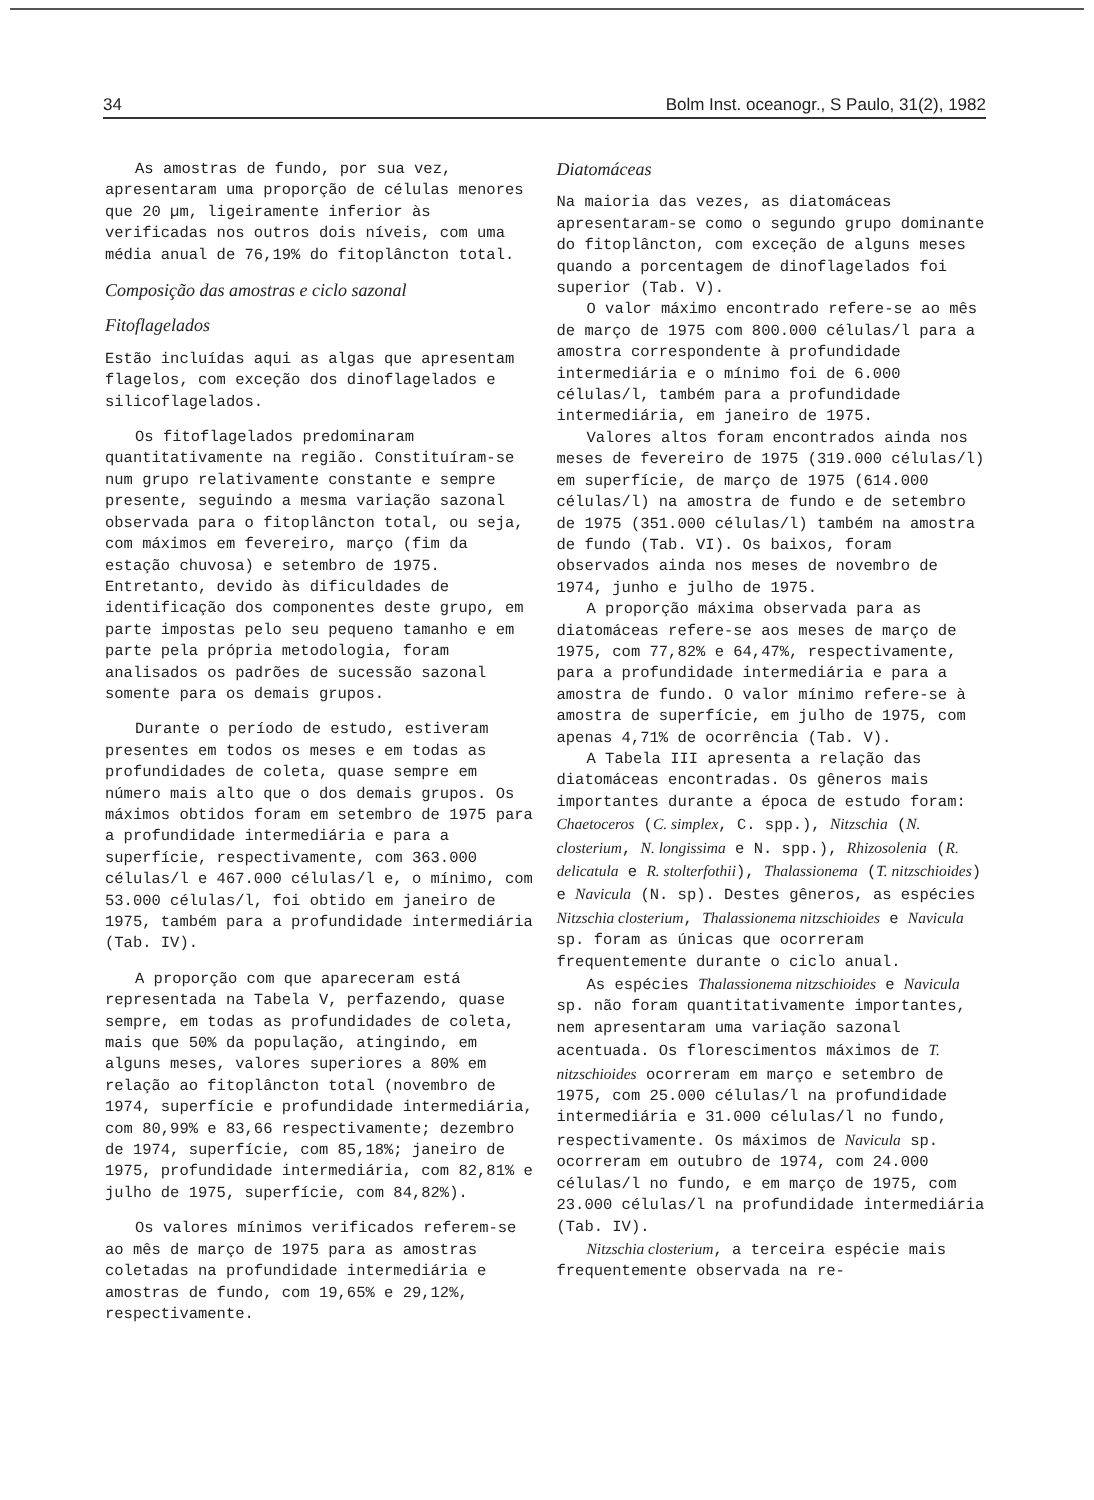34 Bolm Inst. oceanogr., S Paulo, 31(2), 1982
As amostras de fundo, por sua vez, apresentaram uma proporção de células menores que 20 µm, ligeiramente inferior às verificadas nos outros dois níveis, com uma média anual de 76,19% do fitoplâncton total.
Composição das amostras e ciclo sazonal
Fitoflagelados
Estão incluídas aqui as algas que apresentam flagelos, com exceção dos dinoflagelados e silicoflagelados.
Os fitoflagelados predominaram quantitativamente na região. Constituíram-se num grupo relativamente constante e sempre presente, seguindo a mesma variação sazonal observada para o fitoplâncton total, ou seja, com máximos em fevereiro, março (fim da estação chuvosa) e setembro de 1975. Entretanto, devido às dificuldades de identificação dos componentes deste grupo, em parte impostas pelo seu pequeno tamanho e em parte pela própria metodologia, foram analisados os padrões de sucessão sazonal somente para os demais grupos.
Durante o período de estudo, estiveram presentes em todos os meses e em todas as profundidades de coleta, quase sempre em número mais alto que o dos demais grupos. Os máximos obtidos foram em setembro de 1975 para a profundidade intermediária e para a superfície, respectivamente, com 363.000 células/l e 467.000 células/l e, o mínimo, com 53.000 células/l, foi obtido em janeiro de 1975, também para a profundidade intermediária (Tab. IV).
A proporção com que apareceram está representada na Tabela V, perfazendo, quase sempre, em todas as profundidades de coleta, mais que 50% da população, atingindo, em alguns meses, valores superiores a 80% em relação ao fitoplâncton total (novembro de 1974, superfície e profundidade intermediária, com 80,99% e 83,66 respectivamente; dezembro de 1974, superfície, com 85,18%; janeiro de 1975, profundidade intermediária, com 82,81% e julho de 1975, superfície, com 84,82%).
Os valores mínimos verificados referem-se ao mês de março de 1975 para as amostras coletadas na profundidade intermediária e amostras de fundo, com 19,65% e 29,12%, respectivamente.
Diatomáceas
Na maioria das vezes, as diatomáceas apresentaram-se como o segundo grupo dominante do fitoplâncton, com exceção de alguns meses quando a porcentagem de dinoflagelados foi superior (Tab. V).
O valor máximo encontrado refere-se ao mês de março de 1975 com 800.000 células/l para a amostra correspondente à profundidade intermediária e o mínimo foi de 6.000 células/l, também para a profundidade intermediária, em janeiro de 1975.
Valores altos foram encontrados ainda nos meses de fevereiro de 1975 (319.000 células/l) em superfície, de março de 1975 (614.000 células/l) na amostra de fundo e de setembro de 1975 (351.000 células/l) também na amostra de fundo (Tab. VI). Os baixos, foram observados ainda nos meses de novembro de 1974, junho e julho de 1975.
A proporção máxima observada para as diatomáceas refere-se aos meses de março de 1975, com 77,82% e 64,47%, respectivamente, para a profundidade intermediária e para a amostra de fundo. O valor mínimo refere-se à amostra de superfície, em julho de 1975, com apenas 4,71% de ocorrência (Tab. V).
A Tabela III apresenta a relação das diatomáceas encontradas. Os gêneros mais importantes durante a época de estudo foram: Chaetoceros (C. simplex, C. spp.), Nitzschia (N. closterium, N. longissima e N. spp.), Rhizosolenia (R. delicatula e R. stolterfothii), Thalassionema (T. nitzschioides) e Navicula (N. sp). Destes gêneros, as espécies Nitzschia closterium, Thalassionema nitzschioides e Navicula sp. foram as únicas que ocorreram frequentemente durante o ciclo anual.
As espécies Thalassionema nitzschioides e Navicula sp. não foram quantitativamente importantes, nem apresentaram uma variação sazonal acentuada. Os florescimentos máximos de T. nitzschioides ocorreram em março e setembro de 1975, com 25.000 células/l na profundidade intermediária e 31.000 células/l no fundo, respectivamente. Os máximos de Navicula sp. ocorreram em outubro de 1974, com 24.000 células/l no fundo, e em março de 1975, com 23.000 células/l na profundidade intermediária (Tab. IV).
Nitzschia closterium, a terceira espécie mais frequentemente observada na re-